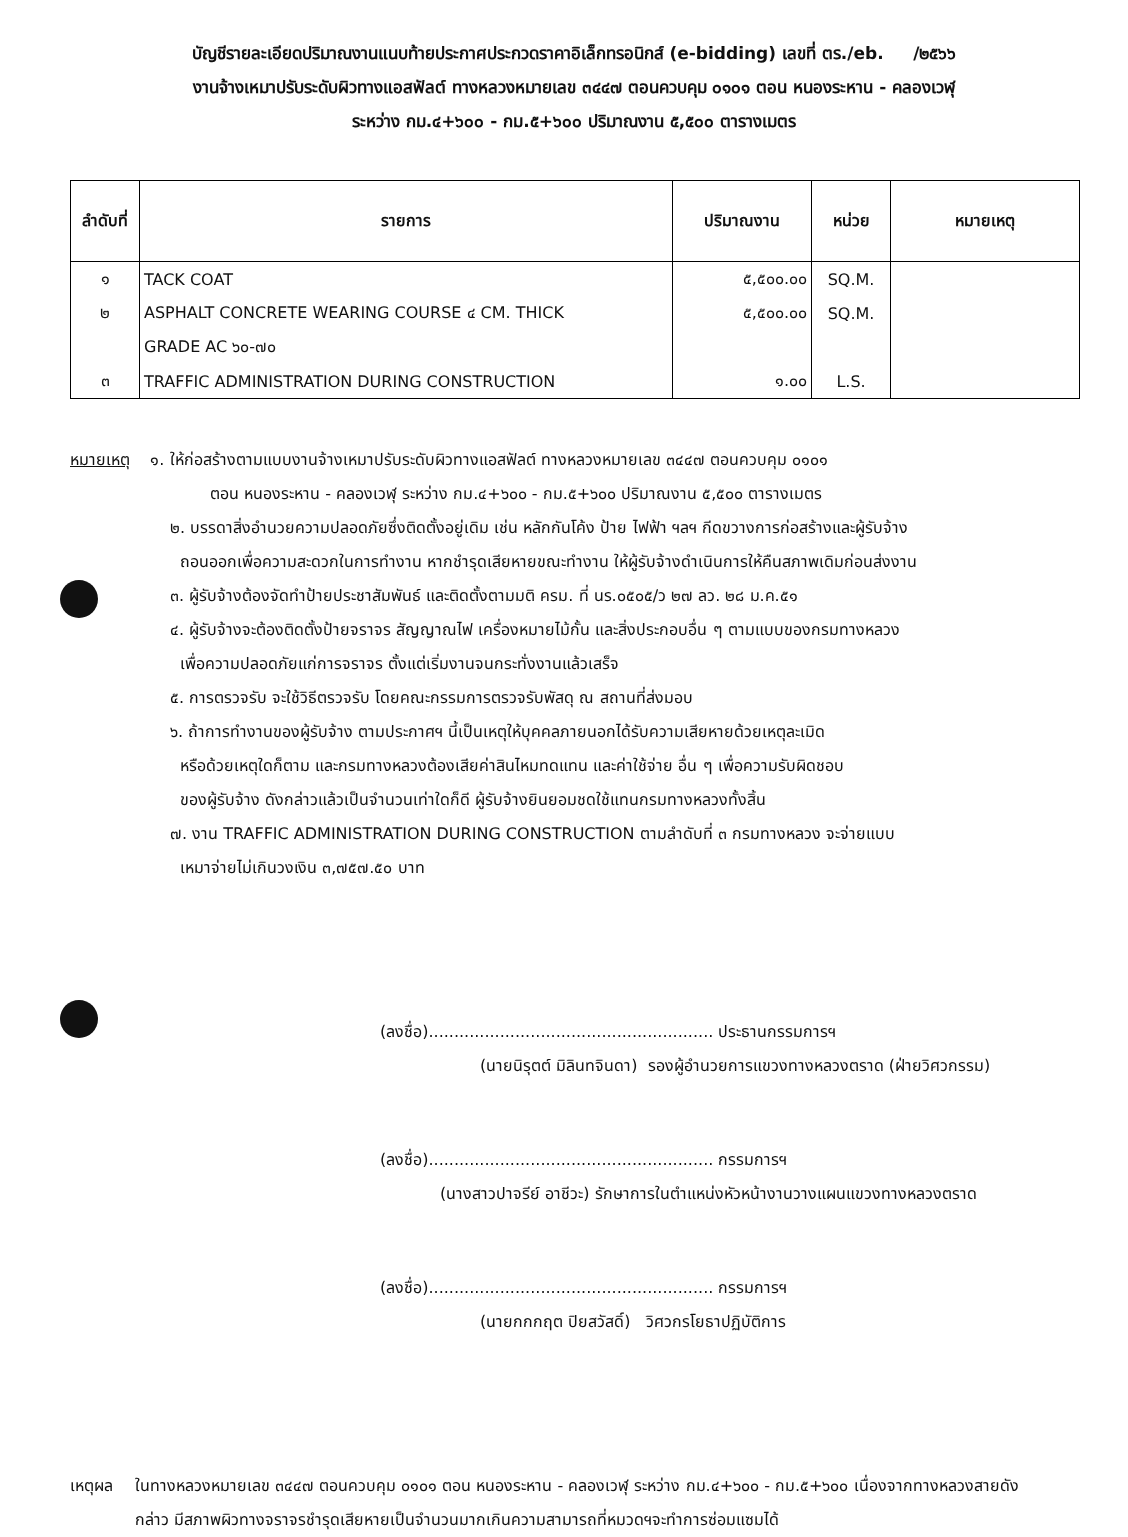บัญชีรายละเอียดปริมาณงานแนบท้ายประกาศประกวดราคาอิเล็กทรอนิกส์ (e-bidding) เลขที่ ตร./eb. /๒๕๖๖
งานจ้างเหมาปรับระดับผิวทางแอสฟัลต์ ทางหลวงหมายเลข ๓๔๔๗ ตอนควบคุม ๐๑๐๑ ตอน หนองระหาน - คลองเวฬุ
ระหว่าง กม.๔+๖๐๐ - กม.๕+๖๐๐ ปริมาณงาน ๕,๕๐๐ ตารางเมตร
| ลำดับที่ | รายการ | ปริมาณงาน | หน่วย | หมายเหตุ |
| --- | --- | --- | --- | --- |
| ๑ | TACK COAT | ๕,๕๐๐.๐๐ | SQ.M. | |
| ๒ | ASPHALT CONCRETE WEARING COURSE ๔ CM. THICK | ๕,๕๐๐.๐๐ | SQ.M. | |
| | GRADE AC ๖๐-๗๐ | | | |
| ๓ | TRAFFIC ADMINISTRATION DURING CONSTRUCTION | ๑.๐๐ | L.S. | |
หมายเหตุ ๑. ให้ก่อสร้างตามแบบงานจ้างเหมาปรับระดับผิวทางแอสฟัลต์ ทางหลวงหมายเลข ๓๔๔๗ ตอนควบคุม ๐๑๐๑
ตอน หนองระหาน - คลองเวฬุ ระหว่าง กม.๔+๖๐๐ - กม.๕+๖๐๐ ปริมาณงาน ๕,๕๐๐ ตารางเมตร
๒. บรรดาสิ่งอำนวยความปลอดภัยซึ่งติดตั้งอยู่เดิม เช่น หลักกันโค้ง ป้าย ไฟฟ้า ฯลฯ กีดขวางการก่อสร้างและผู้รับจ้าง
ถอนออกเพื่อความสะดวกในการทำงาน หากชำรุดเสียหายขณะทำงาน ให้ผู้รับจ้างดำเนินการให้คืนสภาพเดิมก่อนส่งงาน
๓. ผู้รับจ้างต้องจัดทำป้ายประชาสัมพันธ์ และติดตั้งตามมติ ครม. ที่ นร.๐๕๐๕/ว ๒๗ ลว. ๒๘ ม.ค.๕๑
๔. ผู้รับจ้างจะต้องติดตั้งป้ายจราจร สัญญาณไฟ เครื่องหมายไม้กั้น และสิ่งประกอบอื่น ๆ ตามแบบของกรมทางหลวง
เพื่อความปลอดภัยแก่การจราจร ตั้งแต่เริ่มงานจนกระทั่งงานแล้วเสร็จ
๕. การตรวจรับ จะใช้วิธีตรวจรับ โดยคณะกรรมการตรวจรับพัสดุ ณ สถานที่ส่งมอบ
๖. ถ้าการทำงานของผู้รับจ้าง ตามประกาศฯ นี้เป็นเหตุให้บุคคลภายนอกได้รับความเสียหายด้วยเหตุละเมิด
หรือด้วยเหตุใดก็ตาม และกรมทางหลวงต้องเสียค่าสินไหมทดแทน และค่าใช้จ่าย อื่น ๆ เพื่อความรับผิดชอบ
ของผู้รับจ้าง ดังกล่าวแล้วเป็นจำนวนเท่าใดก็ดี ผู้รับจ้างยินยอมชดใช้แทนกรมทางหลวงทั้งสิ้น
๗. งาน TRAFFIC ADMINISTRATION DURING CONSTRUCTION ตามลำดับที่ ๓ กรมทางหลวง จะจ่ายแบบ
เหมาจ่ายไม่เกินวงเงิน ๓,๗๕๗.๕๐ บาท
(ลงชื่อ)........................................................ ประธานกรรมการฯ
(นายนิรุตต์ มิลินทจินดา) รองผู้อำนวยการแขวงทางหลวงตราด (ฝ่ายวิศวกรรม)
(ลงชื่อ)........................................................ กรรมการฯ
(นางสาวปาจรีย์ อาชีวะ) รักษาการในตำแหน่งหัวหน้างานวางแผนแขวงทางหลวงตราด
(ลงชื่อ)........................................................ กรรมการฯ
(นายกกกฤต ปิยสวัสดิ์) วิศวกรโยธาปฏิบัติการ
เหตุผล ในทางหลวงหมายเลข ๓๔๔๗ ตอนควบคุม ๐๑๐๑ ตอน หนองระหาน - คลองเวฬุ ระหว่าง กม.๔+๖๐๐ - กม.๕+๖๐๐ เนื่องจากทางหลวงสายดังกล่าว มีสภาพผิวทางจราจรชำรุดเสียหายเป็นจำนวนมากเกินความสามารถที่หมวดฯจะทำการซ่อมแซมได้